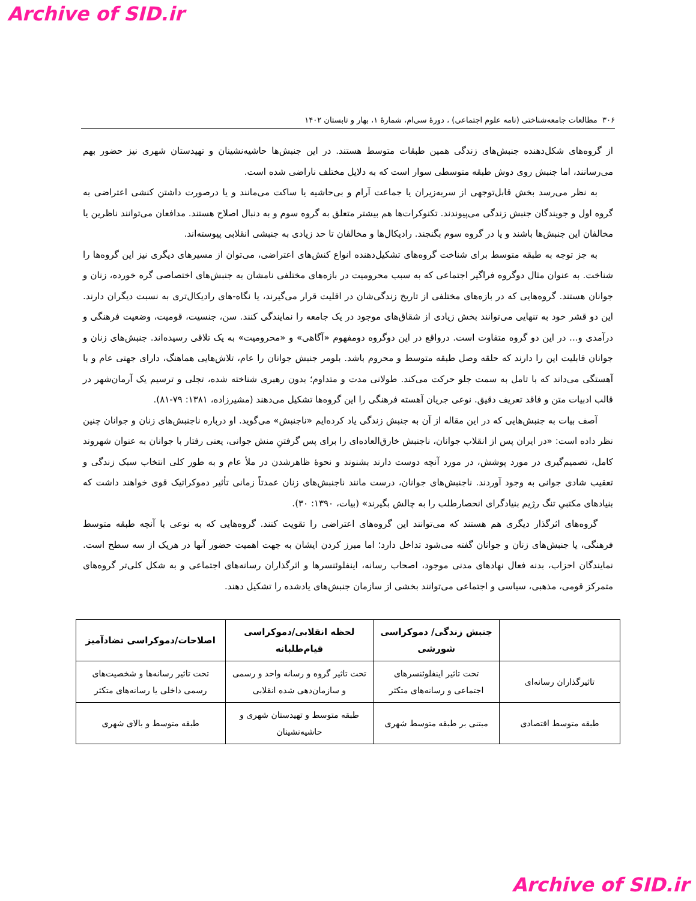Archive of SID.ir
۳۰۶ مطالعات جامعه‌شناختی (نامه علوم اجتماعی) ، دورۀ سی‌ام، شمارۀ ۱، بهار و تابستان ۱۴۰۲
از گروه‌های شکل‌دهنده جنبش‌های زندگی همین طبقات متوسط هستند. در این جنبش‌ها حاشیه‌نشینان و تهیدستان شهری نیز حضور بهم می‌رسانند، اما جنبش روی دوش طبقه متوسطی سوار است که به دلایل مختلف ناراضی شده است.
به نظر می‌رسد بخش قابل‌توجهی از سربه‌زیران یا جماعت آرام و بی‌حاشیه یا ساکت می‌مانند و یا درصورت داشتن کنشی اعتراضی به گروه اول و جویندگان جنبش زندگی می‌پیوندند. تکنوکرات‌ها هم بیشتر متعلق به گروه سوم و به دنبال اصلاح هستند. مدافعان می‌توانند ناظرین یا مخالفان این جنبش‌ها باشند و یا در گروه سوم بگنجند. رادیکال‌ها و مخالفان تا حد زیادی به جنبشی انقلابی پیوسته‌اند.
به جز توجه به طبقه متوسط برای شناخت گروه‌های تشکیل‌دهنده انواع کنش‌های اعتراضی، می‌توان از مسیرهای دیگری نیز این گروه‌ها را شناخت. به عنوان مثال دوگروه فراگیر اجتماعی که به سبب محرومیت در بازه‌های مختلفی نامشان به جنبش‌های اختصاصی گره خورده، زنان و جوانان هستند. گروه‌هایی که در بازه‌های مختلفی از تاریخ زندگی‌شان در اقلیت قرار می‌گیرند، یا نگاه-های رادیکال‌تری به نسبت دیگران دارند. این دو قشر خود به تنهایی می‌توانند بخش زیادی از شقاق‌های موجود در یک جامعه را نمایندگی کنند. سن، جنسیت، قومیت، وضعیت فرهنگی و درآمدی و... در این دو گروه متفاوت است. درواقع در این دوگروه دومفهوم «آگاهی» و «محرومیت» به یک تلاقی رسیده‌اند. جنبش‌های زنان و جوانان قابلیت این را دارند که حلقه وصل طبقه متوسط و محروم باشد. بلومر جنبش جوانان را عام، تلاش‌هایی هماهنگ، دارای جهتی عام و با آهستگی می‌داند که با تامل به سمت جلو حرکت می‌کند. طولانی مدت و متداوم؛ بدون رهبری شناخته شده، تجلی و ترسیم یک آرمان‌شهر در قالب ادبیات متن و فاقد تعریف دقیق. نوعی جریان آهسته فرهنگی را این گروه‌ها تشکیل می‌دهند (مشیرزاده، ۱۳۸۱: ۷۹-۸۱).
آصف بیات به جنبش‌هایی که در این مقاله از آن به جنبش زندگی یاد کرده‌ایم «ناجنبش» می‌گوید. او درباره ناجنبش‌های زنان و جوانان چنین نظر داده است: «در ایران پس از انقلاب جوانان، ناجنبش خارق‌العاده‌ای را برای پس گرفتنِ منش جوانی، یعنی رفتار با جوانان به عنوان شهروند کامل، تصمیم‌گیری در مورد پوشش، در مورد آنچه دوست دارند بشنوند و نحوۀ ظاهرشدن در ملأ عام و به طور کلی انتخاب سبک زندگی و تعقیب شادی جوانی به وجود آوردند. ناجنبش‌های جوانان، درست مانند ناجنبش‌های زنان عمدتاً زمانی تأثیر دموکراتیک قوی خواهند داشت که بنیادهای مکتبیِ تنگ رژیم بنیادگرای انحصارطلب را به چالش بگیرند» (بیات، ۱۳۹۰: ۳۰).
گروه‌های اثرگذار دیگری هم هستند که می‌توانند این گروه‌های اعتراضی را تقویت کنند. گروه‌هایی که به نوعی با آنچه طبقه متوسط فرهنگی، یا جنبش‌های زنان و جوانان گفته می‌شود تداخل دارد؛ اما مبرز کردن ایشان به جهت اهمیت حضور آنها در هریک از سه سطح است. نمایندگان احزاب، بدنه فعال نهادهای مدنی موجود، اصحاب رسانه، اینفلوئنسرها و اثرگذاران رسانه‌های اجتماعی و به شکل کلی‌تر گروه‌های متمرکز قومی، مذهبی، سیاسی و اجتماعی می‌توانند بخشی از سازمان جنبش‌های یادشده را تشکیل دهند.
| | جنبش زندگی/ دموکراسی شورشی | لحظه انقلابی/دموکراسی قیام‌طلبانه | اصلاحات/دموکراسی تضادآمیز |
| --- | --- | --- | --- |
| تاثیرگذاران رسانه‌ای | تحت تاثیر اینفلوئنسرهای اجتماعی و رسانه‌های متکثر | تحت تاثیر گروه و رسانه واحد و رسمی و سازمان‌دهی شده انقلابی | تحت تاثیر رسانه‌ها و شخصیت‌های رسمی داخلی یا رسانه‌های متکثر |
| طبقه متوسط اقتصادی | مبتنی بر طبقه متوسط شهری | طبقه متوسط و تهیدستان شهری و حاشیه‌نشینان | طبقه متوسط و بالای شهری |
Archive of SID.ir